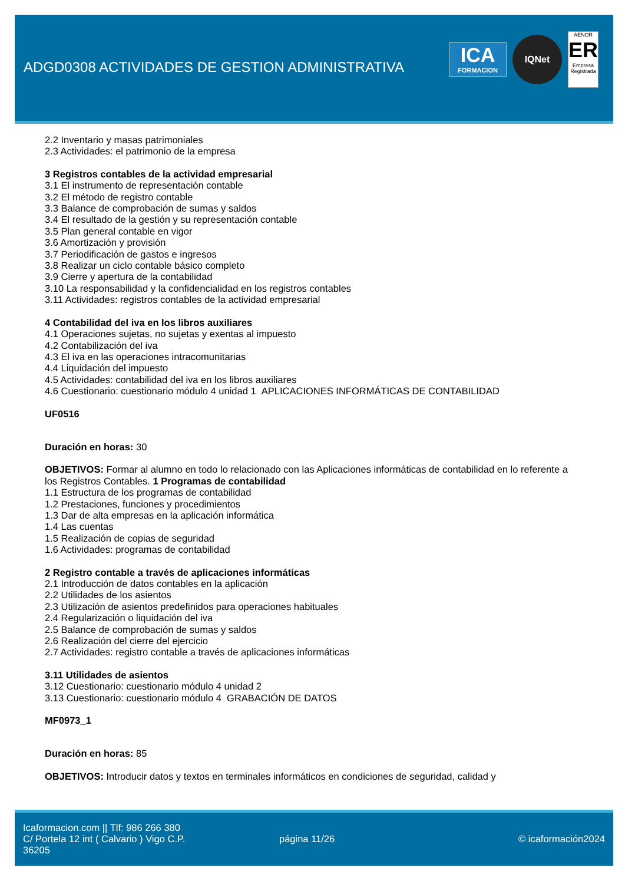ADGD0308 ACTIVIDADES DE GESTION ADMINISTRATIVA
ICA
FORMACION
IQNet
AENOR
ER
Empresa Registrada
2.2 Inventario y masas patrimoniales
2.3 Actividades: el patrimonio de la empresa
3 Registros contables de la actividad empresarial
3.1 El instrumento de representación contable
3.2 El método de registro contable
3.3 Balance de comprobación de sumas y saldos
3.4 El resultado de la gestión y su representación contable
3.5 Plan general contable en vigor
3.6 Amortización y provisión
3.7 Periodificación de gastos e ingresos
3.8 Realizar un ciclo contable básico completo
3.9 Cierre y apertura de la contabilidad
3.10 La responsabilidad y la confidencialidad en los registros contables
3.11 Actividades: registros contables de la actividad empresarial
4 Contabilidad del iva en los libros auxiliares
4.1 Operaciones sujetas, no sujetas y exentas al impuesto
4.2 Contabilización del iva
4.3 El iva en las operaciones intracomunitarias
4.4 Liquidación del impuesto
4.5 Actividades: contabilidad del iva en los libros auxiliares
4.6 Cuestionario: cuestionario módulo 4 unidad 1 APLICACIONES INFORMÁTICAS DE CONTABILIDAD
UF0516
Duración en horas: 30
OBJETIVOS: Formar al alumno en todo lo relacionado con las Aplicaciones informáticas de contabilidad en lo referente a los Registros Contables. 1 Programas de contabilidad
1.1 Estructura de los programas de contabilidad
1.2 Prestaciones, funciones y procedimientos
1.3 Dar de alta empresas en la aplicación informática
1.4 Las cuentas
1.5 Realización de copias de seguridad
1.6 Actividades: programas de contabilidad
2 Registro contable a través de aplicaciones informáticas
2.1 Introducción de datos contables en la aplicación
2.2 Utilidades de los asientos
2.3 Utilización de asientos predefinidos para operaciones habituales
2.4 Regularización o liquidación del iva
2.5 Balance de comprobación de sumas y saldos
2.6 Realización del cierre del ejercicio
2.7 Actividades: registro contable a través de aplicaciones informáticas
3.11 Utilidades de asientos
3.12 Cuestionario: cuestionario módulo 4 unidad 2
3.13 Cuestionario: cuestionario módulo 4 GRABACIÓN DE DATOS
MF0973_1
Duración en horas: 85
OBJETIVOS: Introducir datos y textos en terminales informáticos en condiciones de seguridad, calidad y
Icaformacion.com || Tlf: 986 266 380
C/ Portela 12 int ( Calvario ) Vigo C.P. 36205
página 11/26 © icaformación2024